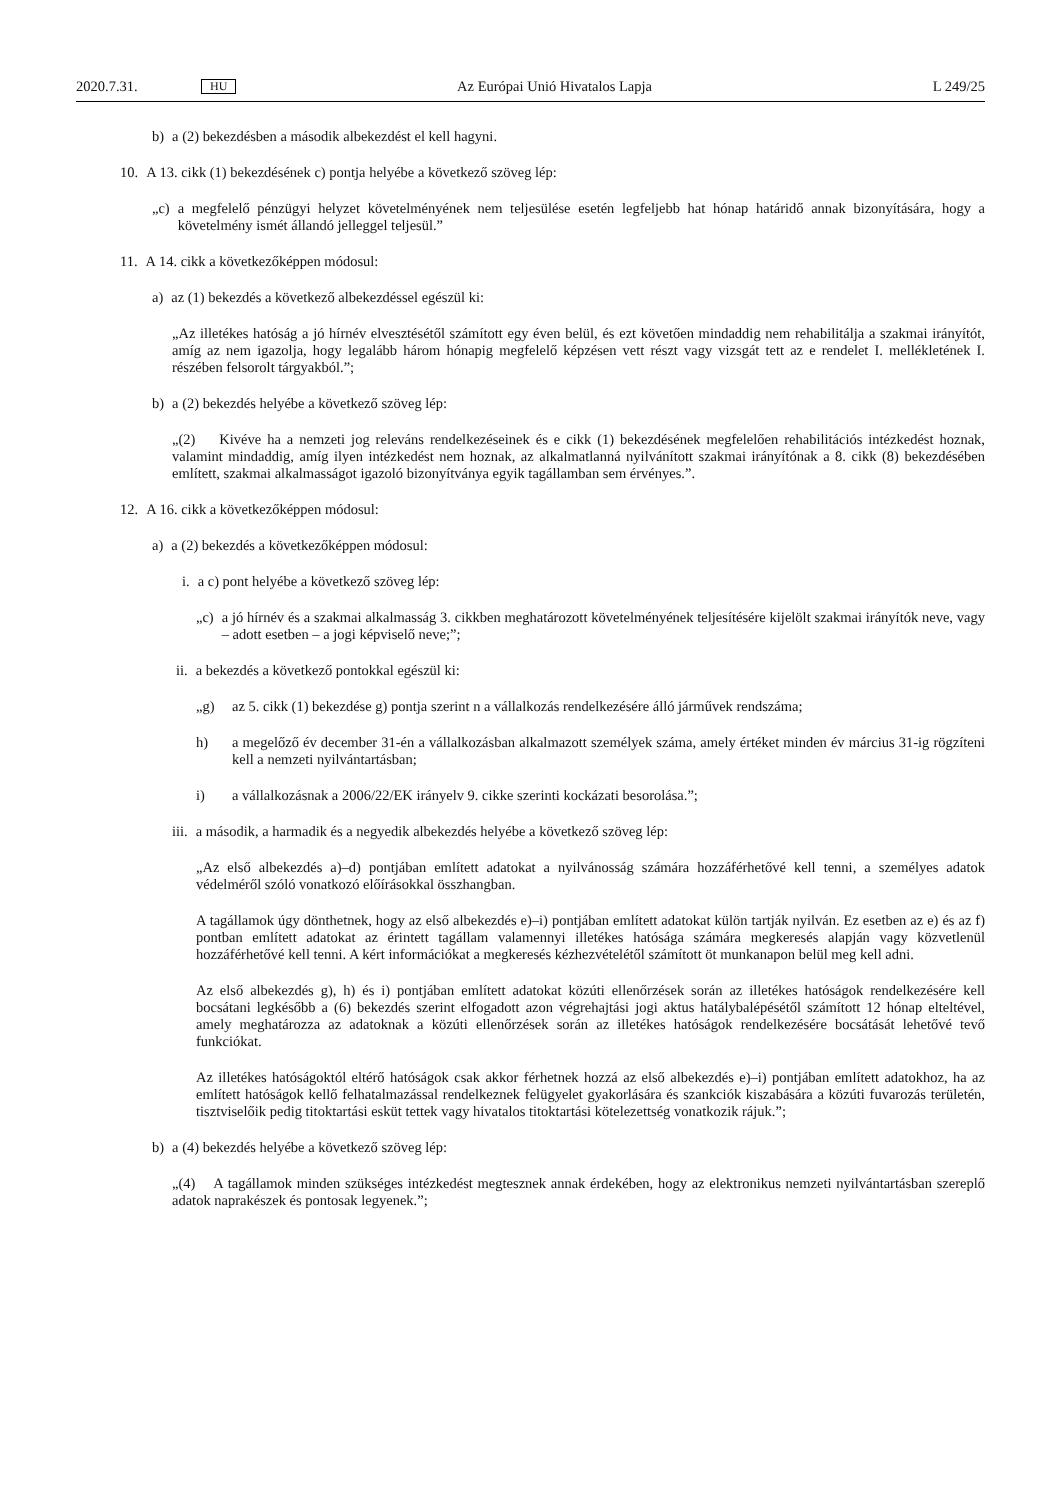2020.7.31. HU Az Európai Unió Hivatalos Lapja L 249/25
b) a (2) bekezdésben a második albekezdést el kell hagyni.
10. A 13. cikk (1) bekezdésének c) pontja helyébe a következő szöveg lép:
„c) a megfelelő pénzügyi helyzet követelményének nem teljesülése esetén legfeljebb hat hónap határidő annak bizonyítására, hogy a követelmény ismét állandó jelleggel teljesül.”
11. A 14. cikk a következőképpen módosul:
a) az (1) bekezdés a következő albekezdéssel egészül ki:
„Az illetékes hatóság a jó hírnév elvesztésétől számított egy éven belül, és ezt követően mindaddig nem rehabilitálja a szakmai irányítót, amíg az nem igazolja, hogy legalább három hónapig megfelelő képzésen vett részt vagy vizsgát tett az e rendelet I. mellékletének I. részében felsorolt tárgyakból.”;
b) a (2) bekezdés helyébe a következő szöveg lép:
„(2) Kivéve ha a nemzeti jog releváns rendelkezéseinek és e cikk (1) bekezdésének megfelelően rehabilitációs intézkedést hoznak, valamint mindaddig, amíg ilyen intézkedést nem hoznak, az alkalmatlanná nyilvánított szakmai irányítónak a 8. cikk (8) bekezdésében említett, szakmai alkalmasságot igazoló bizonyítványa egyik tagállamban sem érvényes.”.
12. A 16. cikk a következőképpen módosul:
a) a (2) bekezdés a következőképpen módosul:
i. a c) pont helyébe a következő szöveg lép:
„c) a jó hírnév és a szakmai alkalmasság 3. cikkben meghatározott követelményének teljesítésére kijelölt szakmai irányítók neve, vagy – adott esetben – a jogi képviselő neve;”;
ii. a bekezdés a következő pontokkal egészül ki:
„g) az 5. cikk (1) bekezdése g) pontja szerint n a vállalkozás rendelkezésére álló járművek rendszáma;
h) a megelőző év december 31-én a vállalkozásban alkalmazott személyek száma, amely értéket minden év március 31-ig rögzíteni kell a nemzeti nyilvántartásban;
i) a vállalkozásnak a 2006/22/EK irányelv 9. cikke szerinti kockázati besorolása.”;
iii. a második, a harmadik és a negyedik albekezdés helyébe a következő szöveg lép:
„Az első albekezdés a)–d) pontjában említett adatokat a nyilvánosság számára hozzáférhetővé kell tenni, a személyes adatok védelméről szóló vonatkozó előírásokkal összhangban.
A tagállamok úgy dönthetnek, hogy az első albekezdés e)–i) pontjában említett adatokat külön tartják nyilván. Ez esetben az e) és az f) pontban említett adatokat az érintett tagállam valamennyi illetékes hatósága számára megkeresés alapján vagy közvetlenül hozzáférhetővé kell tenni. A kért információkat a megkeresés kézhezvételétől számított öt munkanapon belül meg kell adni.
Az első albekezdés g), h) és i) pontjában említett adatokat közúti ellenőrzések során az illetékes hatóságok rendelkezésére kell bocsátani legkésőbb a (6) bekezdés szerint elfogadott azon végrehajtási jogi aktus hatálybalépésétől számított 12 hónap elteltével, amely meghatározza az adatoknak a közúti ellenőrzések során az illetékes hatóságok rendelkezésére bocsátását lehetővé tevő funkciókat.
Az illetékes hatóságoktól eltérő hatóságok csak akkor férhetnek hozzá az első albekezdés e)–i) pontjában említett adatokhoz, ha az említett hatóságok kellő felhatalmazással rendelkeznek felügyelet gyakorlására és szankciók kiszabására a közúti fuvarozás területén, tisztviselőik pedig titoktartási esküt tettek vagy hivatalos titoktartási kötelezettség vonatkozik rájuk.”;
b) a (4) bekezdés helyébe a következő szöveg lép:
„(4) A tagállamok minden szükséges intézkedést megtesznek annak érdekében, hogy az elektronikus nemzeti nyilvántartásban szereplő adatok naprakészek és pontosak legyenek.”;